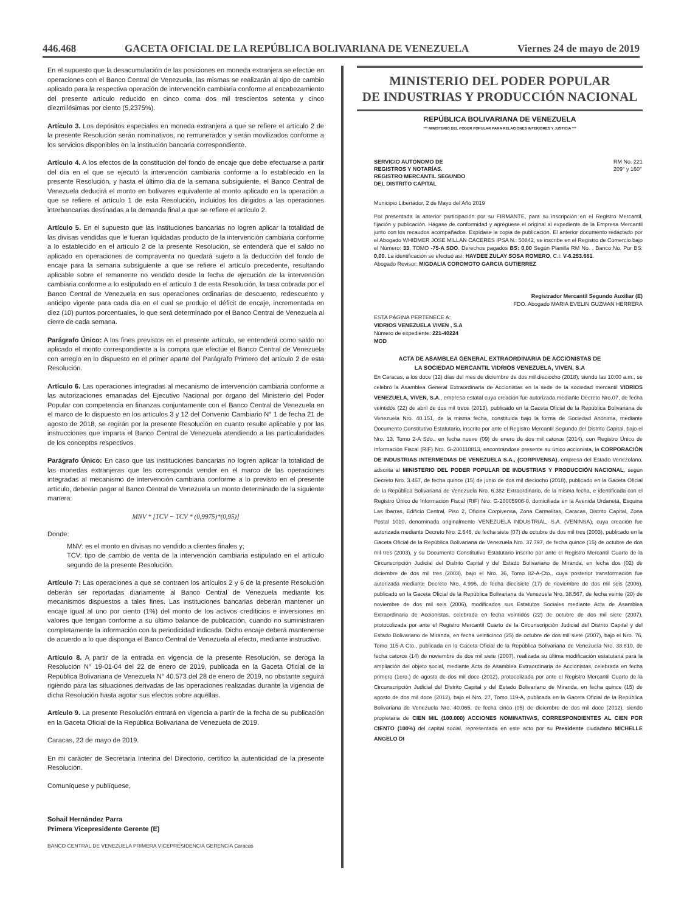446.468 GACETA OFICIAL DE LA REPÚBLICA BOLIVARIANA DE VENEZUELA Viernes 24 de mayo de 2019
En el supuesto que la desacumulación de las posiciones en moneda extranjera se efectúe en operaciones con el Banco Central de Venezuela, las mismas se realizarán al tipo de cambio aplicado para la respectiva operación de intervención cambiaria conforme al encabezamiento del presente artículo reducido en cinco coma dos mil trescientos setenta y cinco diezmilésimas por ciento (5,2375%).
Artículo 3. Los depósitos especiales en moneda extranjera a que se refiere el artículo 2 de la presente Resolución serán nominativos, no remunerados y serán movilizados conforme a los servicios disponibles en la institución bancaria correspondiente.
Artículo 4. A los efectos de la constitución del fondo de encaje que debe efectuarse a partir del día en el que se ejecutó la intervención cambiaria conforme a lo establecido en la presente Resolución, y hasta el último día de la semana subsiguiente, el Banco Central de Venezuela deducirá el monto en bolívares equivalente al monto aplicado en la operación a que se refiere el artículo 1 de esta Resolución, incluidos los dirigidos a las operaciones interbancarias destinadas a la demanda final a que se refiere el artículo 2.
Artículo 5. En el supuesto que las instituciones bancarias no logren aplicar la totalidad de las divisas vendidas que le fueran liquidadas producto de la intervención cambiaria conforme a lo establecido en el artículo 2 de la presente Resolución, se entenderá que el saldo no aplicado en operaciones de compraventa no quedará sujeto a la deducción del fondo de encaje para la semana subsiguiente a que se refiere el artículo precedente, resultando aplicable sobre el remanente no vendido desde la fecha de ejecución de la intervención cambiaria conforme a lo estipulado en el artículo 1 de esta Resolución, la tasa cobrada por el Banco Central de Venezuela en sus operaciones ordinarias de descuento, redescuento y anticipo vigente para cada día en el cual se produjo el déficit de encaje, incrementada en diez (10) puntos porcentuales, lo que será determinado por el Banco Central de Venezuela al cierre de cada semana.
Parágrafo Único: A los fines previstos en el presente artículo, se entenderá como saldo no aplicado el monto correspondiente a la compra que efectúe el Banco Central de Venezuela con arreglo en lo dispuesto en el primer aparte del Parágrafo Primero del artículo 2 de esta Resolución.
Artículo 6. Las operaciones integradas al mecanismo de intervención cambiaria conforme a las autorizaciones emanadas del Ejecutivo Nacional por órgano del Ministerio del Poder Popular con competencia en finanzas conjuntamente con el Banco Central de Venezuela en el marco de lo dispuesto en los artículos 3 y 12 del Convenio Cambiario N° 1 de fecha 21 de agosto de 2018, se regirán por la presente Resolución en cuanto resulte aplicable y por las instrucciones que imparta el Banco Central de Venezuela atendiendo a las particularidades de los conceptos respectivos.
Parágrafo Único: En caso que las instituciones bancarias no logren aplicar la totalidad de las monedas extranjeras que les corresponda vender en el marco de las operaciones integradas al mecanismo de intervención cambiaria conforme a lo previsto en el presente artículo, deberán pagar al Banco Central de Venezuela un monto determinado de la siguiente manera:
MNV * [TCV − TCV * (0,9975)*(0,95)]
Donde:
MNV: es el monto en divisas no vendido a clientes finales y;
TCV: tipo de cambio de venta de la intervención cambiaria estipulado en el artículo segundo de la presente Resolución.
Artículo 7: Las operaciones a que se contraen los artículos 2 y 6 de la presente Resolución deberán ser reportadas diariamente al Banco Central de Venezuela mediante los mecanismos dispuestos a tales fines. Las instituciones bancarias deberán mantener un encaje igual al uno por ciento (1%) del monto de los activos crediticios e inversiones en valores que tengan conforme a su último balance de publicación, cuando no suministraren completamente la información con la periodicidad indicada. Dicho encaje deberá mantenerse de acuerdo a lo que disponga el Banco Central de Venezuela al efecto, mediante instructivo.
Artículo 8. A partir de la entrada en vigencia de la presente Resolución, se deroga la Resolución N° 19-01-04 del 22 de enero de 2019, publicada en la Gaceta Oficial de la República Bolivariana de Venezuela N° 40.573 del 28 de enero de 2019, no obstante seguirá rigiendo para las situaciones derivadas de las operaciones realizadas durante la vigencia de dicha Resolución hasta agotar sus efectos sobre aquéllas.
Artículo 9. La presente Resolución entrará en vigencia a partir de la fecha de su publicación en la Gaceta Oficial de la República Bolivariana de Venezuela de 2019.
Caracas, 23 de mayo de 2019.
En mi carácter de Secretaria Interina del Directorio, certifico la autenticidad de la presente Resolución.
Comuníquese y publíquese,
Sohail Hernández Parra
Primera Vicepresidente Gerente (E)
BANCO CENTRAL DE VENEZUELA PRIMERA VICEPRESIDENCIA GERENCIA Caracas
MINISTERIO DEL PODER POPULAR
DE INDUSTRIAS Y PRODUCCIÓN NACIONAL
REPÚBLICA BOLIVARIANA DE VENEZUELA
*** MINISTERIO DEL PODER POPULAR PARA RELACIONES INTERIORES Y JUSTICIA ***
SERVICIO AUTÓNOMO DE
REGISTROS Y NOTARÍAS.
REGISTRO MERCANTIL SEGUNDO
DEL DISTRITO CAPITAL
RM No. 221
209° y 160°
Municipio Libertador, 2 de Mayo del Año 2019
Por presentada la anterior participación por su FIRMANTE, para su inscripción en el Registro Mercantil, fijación y publicación. Hágase de conformidad y agréguese el original al expediente de la Empresa Mercantil junto con los recaudos acompañados. Expídase la copia de publicación. El anterior documento redactado por el Abogado WHIDMER JOSE MILLAN CACERES IPSA N.: 50842, se inscribe en el Registro de Comercio bajo el Número: 33, TOMO -75-A SDO. Derechos pagados BS: 0,00 Según Planilla RM No. , Banco No. Por BS: 0,00. La identificación se efectuó así: HAYDEE ZULAY SOSA ROMERO, C.I: V-6.253.661.
Abogado Revisor: MIGDALIA COROMOTO GARCIA GUTIERREZ
Registrador Mercantil Segundo Auxiliar (E)
FDO. Abogado MARIA EVELIN GUZMAN HERRERA
ESTA PÁGINA PERTENECE A:
VIDRIOS VENEZUELA VIVEN , S.A
Número de expediente: 221-40224
MOD
ACTA DE ASAMBLEA GENERAL EXTRAORDINARIA DE ACCIONISTAS DE
LA SOCIEDAD MERCANTIL VIDRIOS VENEZUELA, VIVEN, S.A
En Caracas, a los doce (12) días del mes de diciembre de dos mil dieciocho (2018), siendo las 10:00 a.m., se celebró la Asamblea General Extraordinaria de Accionistas en la sede de la sociedad mercantil VIDRIOS VENEZUELA, VIVEN, S.A., empresa estatal cuya creación fue autorizada mediante Decreto Nro.07, de fecha veintidós (22) de abril de dos mil trece (2013), publicado en la Gaceta Oficial de la República Bolivariana de Venezuela Nro. 40.151, de la misma fecha, constituida bajo la forma de Sociedad Anónima, mediante Documento Constitutivo Estatutario, inscrito por ante el Registro Mercantil Segundo del Distrito Capital, bajo el Nro. 13, Tomo 2-A Sdo., en fecha nueve (09) de enero de dos mil catorce (2014), con Registro Único de Información Fiscal (RIF) Nro. G-200110813, encontrándose presente su único accionista, la CORPORACIÓN DE INDUSTRIAS INTERMEDIAS DE VENEZUELA S.A., (CORPIVENSA), empresa del Estado Venezolano, adscrita al MINISTERIO DEL PODER POPULAR DE INDUSTRIAS Y PRODUCCIÓN NACIONAL, según Decreto Nro. 3.467, de fecha quince (15) de junio de dos mil dieciocho (2018), publicado en la Gaceta Oficial de la República Bolivariana de Venezuela Nro. 6.382 Extraordinario, de la misma fecha, e identificada con el Registro Único de Información Fiscal (RIF) Nro. G-20005906-0, domiciliada en la Avenida Urdaneta, Esquina Las Ibarras, Edificio Central, Piso 2, Oficina Corpivensa, Zona Carmelitas, Caracas, Distrito Capital, Zona Postal 1010, denominada originalmente VENEZUELA INDUSTRIAL, S.A. (VENINSA), cuya creación fue autorizada mediante Decreto Nro. 2.646, de fecha siete (07) de octubre de dos mil tres (2003), publicado en la Gaceta Oficial de la República Bolivariana de Venezuela Nro. 37.797, de fecha quince (15) de octubre de dos mil tres (2003), y su Documento Constitutivo Estatutario inscrito por ante el Registro Mercantil Cuarto de la Circunscripción Judicial del Distrito Capital y del Estado Bolivariano de Miranda, en fecha dos (02) de diciembre de dos mil tres (2003), bajo el Nro. 36, Tomo 82-A-Cto., cuya posterior transformación fue autorizada mediante Decreto Nro. 4.996, de fecha diecisiete (17) de noviembre de dos mil seis (2006), publicado en la Gaceta Oficial de la República Bolivariana de Venezuela Nro. 38.567, de fecha veinte (20) de noviembre de dos mil seis (2006), modificados sus Estatutos Sociales mediante Acta de Asamblea Extraordinaria de Accionistas, celebrada en fecha veintidós (22) de octubre de dos mil siete (2007), protocolizada por ante el Registro Mercantil Cuarto de la Circunscripción Judicial del Distrito Capital y del Estado Bolivariano de Miranda, en fecha veinticinco (25) de octubre de dos mil siete (2007), bajo el Nro. 76, Tomo 115-A Cto., publicada en la Gaceta Oficial de la República Bolivariana de Venezuela Nro. 38.810, de fecha catorce (14) de noviembre de dos mil siete (2007), realizada su última modificación estatutaria para la ampliación del objeto social, mediante Acta de Asamblea Extraordinaria de Accionistas, celebrada en fecha primero (1ero.) de agosto de dos mil doce (2012), protocolizada por ante el Registro Mercantil Cuarto de la Circunscripción Judicial del Distrito Capital y del Estado Bolivariano de Miranda, en fecha quince (15) de agosto de dos mil doce (2012), bajo el Nro. 27, Tomo 119-A, publicada en la Gaceta Oficial de la República Bolivariana de Venezuela Nro. 40.065, de fecha cinco (05) de diciembre de dos mil doce (2012), siendo propietaria de CIEN MIL (100.000) ACCIONES NOMINATIVAS, CORRESPONDIENTES AL CIEN POR CIENTO (100%) del capital social, representada en este acto por su Presidente ciudadano MICHELLE ANGELO DI